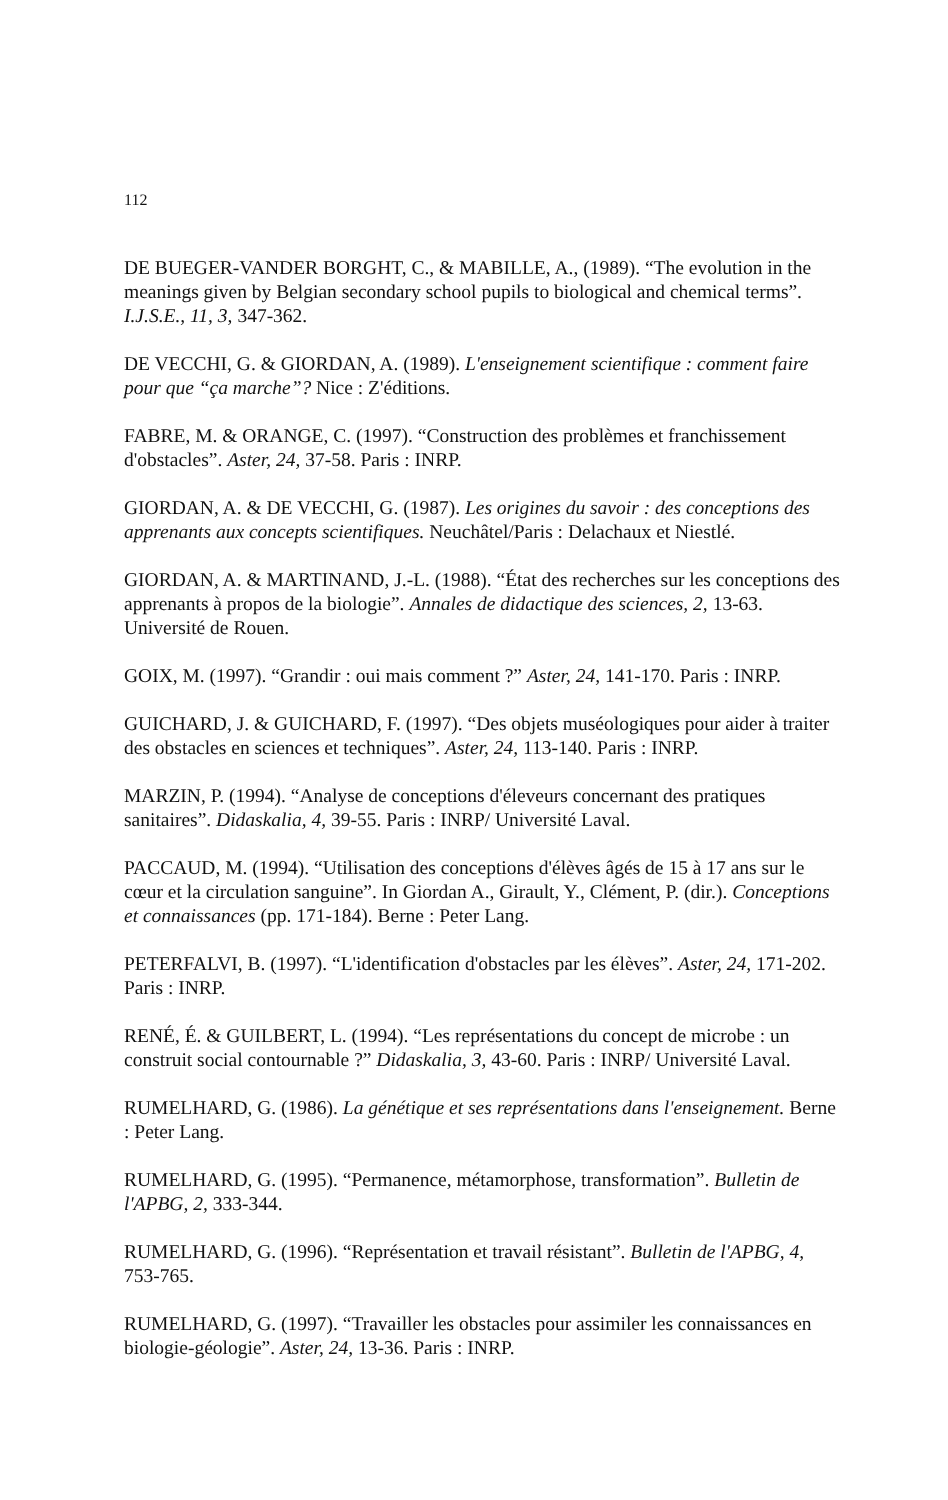112
DE BUEGER-VANDER BORGHT, C., & MABILLE, A., (1989). “The evolution in the meanings given by Belgian secondary school pupils to biological and chemical terms”. I.J.S.E., 11, 3, 347-362.
DE VECCHI, G. & GIORDAN, A. (1989). L'enseignement scientifique : comment faire pour que “ça marche”? Nice : Z'éditions.
FABRE, M. & ORANGE, C. (1997). “Construction des problèmes et franchissement d'obstacles”. Aster, 24, 37-58. Paris : INRP.
GIORDAN, A. & DE VECCHI, G. (1987). Les origines du savoir : des conceptions des apprenants aux concepts scientifiques. Neuchâtel/Paris : Delachaux et Niestlé.
GIORDAN, A. & MARTINAND, J.-L. (1988). “État des recherches sur les conceptions des apprenants à propos de la biologie”. Annales de didactique des sciences, 2, 13-63. Université de Rouen.
GOIX, M. (1997). “Grandir : oui mais comment ?” Aster, 24, 141-170. Paris : INRP.
GUICHARD, J. & GUICHARD, F. (1997). “Des objets muséologiques pour aider à traiter des obstacles en sciences et techniques”. Aster, 24, 113-140. Paris : INRP.
MARZIN, P. (1994). “Analyse de conceptions d'éleveurs concernant des pratiques sanitaires”. Didaskalia, 4, 39-55. Paris : INRP/ Université Laval.
PACCAUD, M. (1994). “Utilisation des conceptions d'élèves âgés de 15 à 17 ans sur le cœur et la circulation sanguine”. In Giordan A., Girault, Y., Clément, P. (dir.). Conceptions et connaissances (pp. 171-184). Berne : Peter Lang.
PETERFALVI, B. (1997). “L'identification d'obstacles par les élèves”. Aster, 24, 171-202. Paris : INRP.
RENÉ, É. & GUILBERT, L. (1994). “Les représentations du concept de microbe : un construit social contournable ?” Didaskalia, 3, 43-60. Paris : INRP/ Université Laval.
RUMELHARD, G. (1986). La génétique et ses représentations dans l'enseignement. Berne : Peter Lang.
RUMELHARD, G. (1995). “Permanence, métamorphose, transformation”. Bulletin de l'APBG, 2, 333-344.
RUMELHARD, G. (1996). “Représentation et travail résistant”. Bulletin de l'APBG, 4, 753-765.
RUMELHARD, G. (1997). “Travailler les obstacles pour assimiler les connaissances en biologie-géologie”. Aster, 24, 13-36. Paris : INRP.